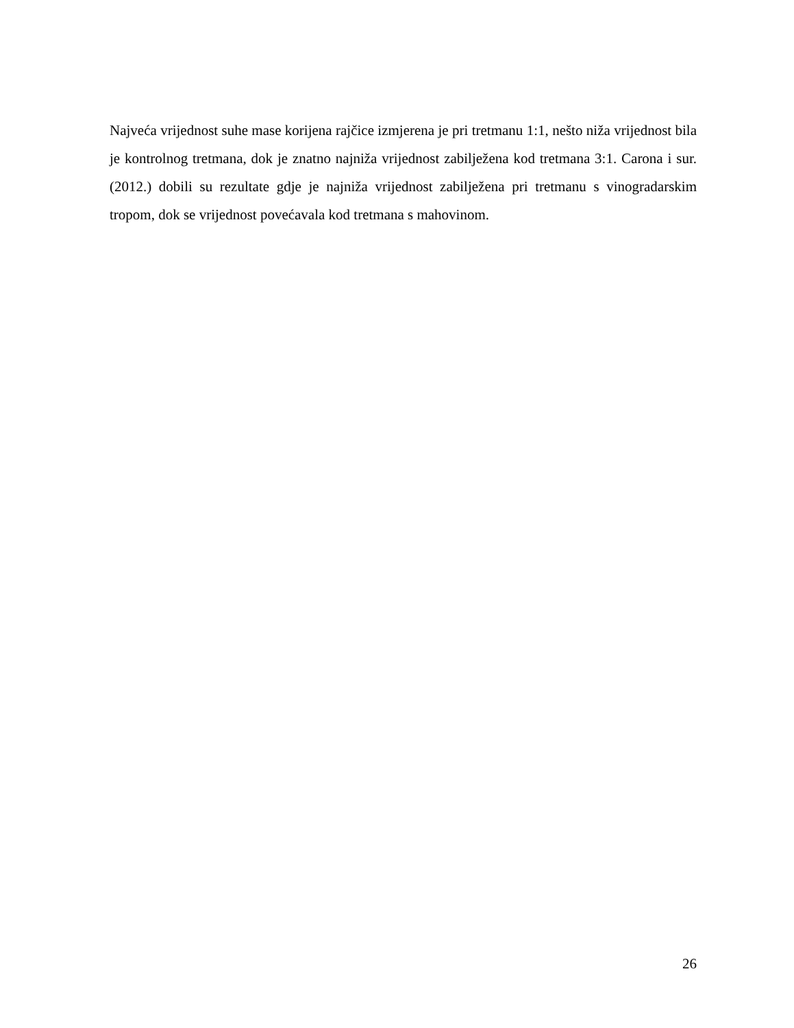Najveća vrijednost suhe mase korijena rajčice izmjerena je pri tretmanu 1:1, nešto niža vrijednost bila je kontrolnog tretmana, dok je znatno najniža vrijednost zabilježena kod tretmana 3:1. Carona i sur. (2012.) dobili su rezultate gdje je najniža vrijednost zabilježena pri tretmanu s vinogradarskim tropom, dok se vrijednost povećavala kod tretmana s mahovinom.
26